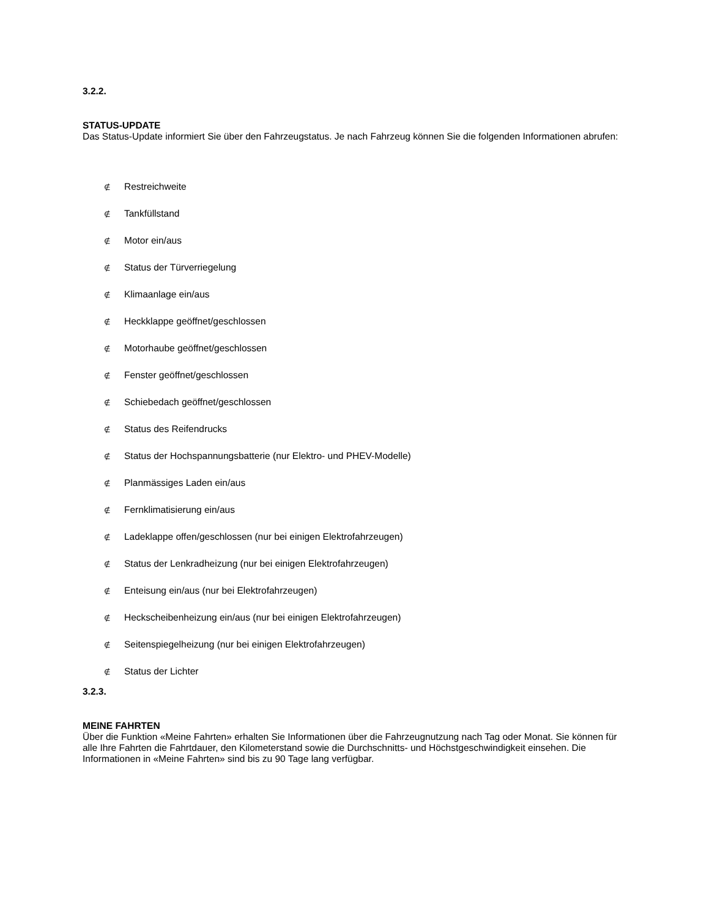3.2.2.
STATUS-UPDATE
Das Status-Update informiert Sie über den Fahrzeugstatus. Je nach Fahrzeug können Sie die folgenden Informationen abrufen:
∉ Restreichweite
∉ Tankfüllstand
∉ Motor ein/aus
∉ Status der Türverriegelung
∉ Klimaanlage ein/aus
∉ Heckklappe geöffnet/geschlossen
∉ Motorhaube geöffnet/geschlossen
∉ Fenster geöffnet/geschlossen
∉ Schiebedach geöffnet/geschlossen
∉ Status des Reifendrucks
∉ Status der Hochspannungsbatterie (nur Elektro- und PHEV-Modelle)
∉ Planmässiges Laden ein/aus
∉ Fernklimatisierung ein/aus
∉ Ladeklappe offen/geschlossen (nur bei einigen Elektrofahrzeugen)
∉ Status der Lenkradheizung (nur bei einigen Elektrofahrzeugen)
∉ Enteisung ein/aus (nur bei Elektrofahrzeugen)
∉ Heckscheibenheizung ein/aus (nur bei einigen Elektrofahrzeugen)
∉ Seitenspiegelheizung (nur bei einigen Elektrofahrzeugen)
∉ Status der Lichter
3.2.3.
MEINE FAHRTEN
Über die Funktion «Meine Fahrten» erhalten Sie Informationen über die Fahrzeugnutzung nach Tag oder Monat. Sie können für alle Ihre Fahrten die Fahrtdauer, den Kilometerstand sowie die Durchschnitts- und Höchstgeschwindigkeit einsehen. Die Informationen in «Meine Fahrten» sind bis zu 90 Tage lang verfügbar.